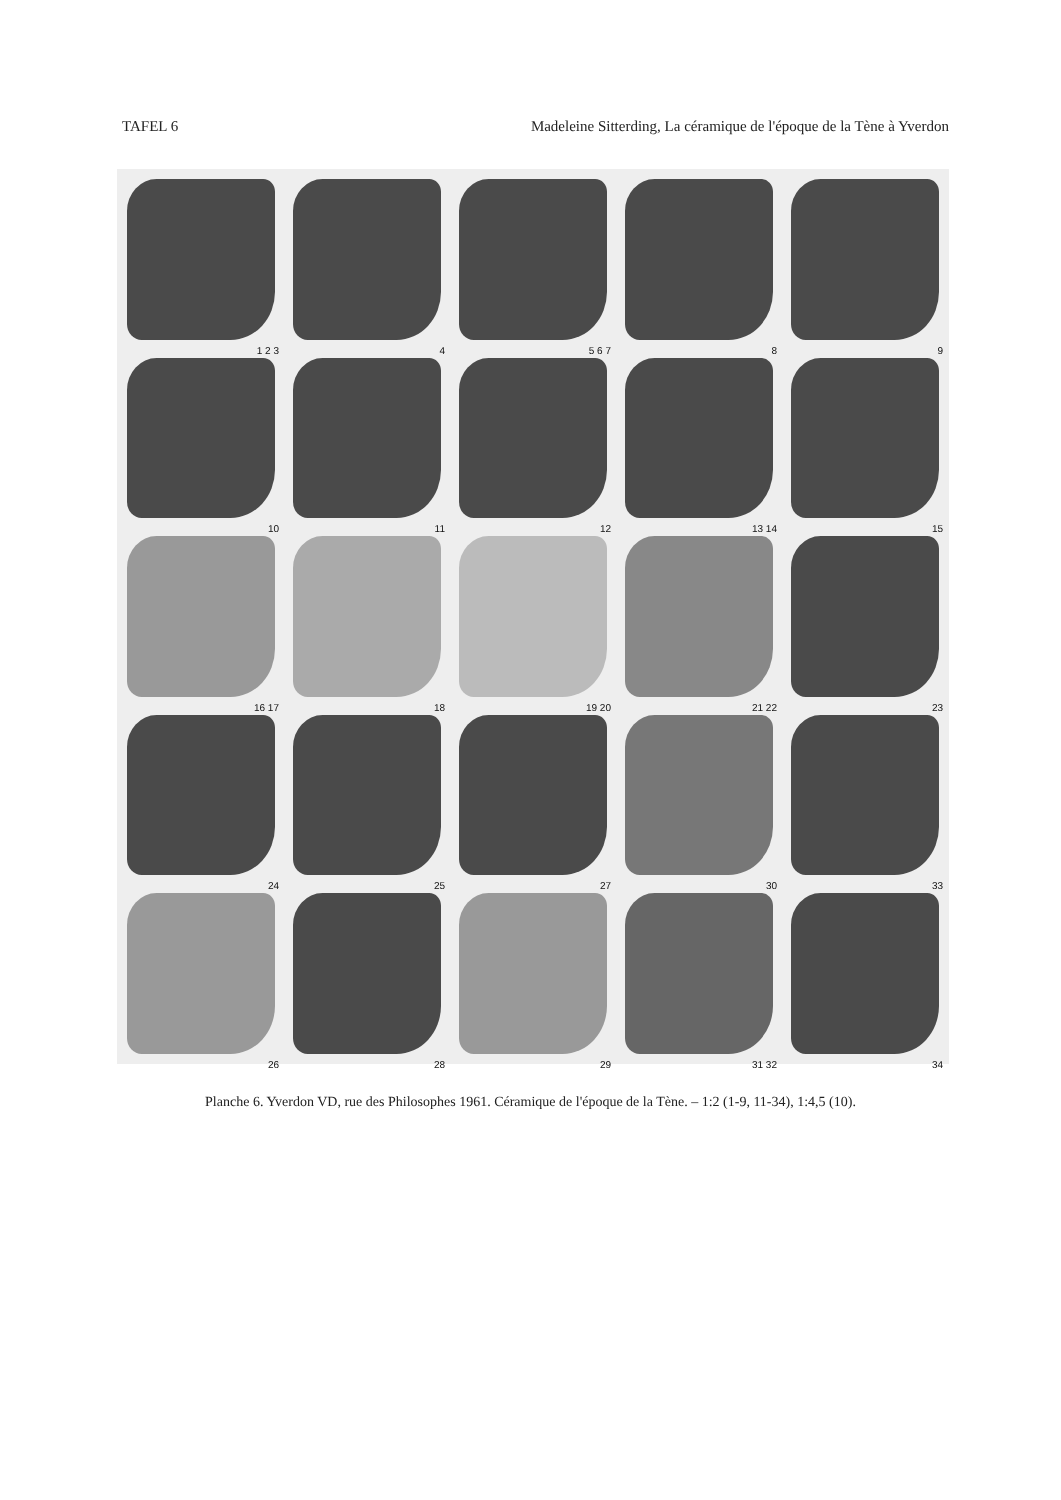TAFEL 6 Madeleine Sitterding, La céramique de l'époque de la Tène à Yverdon
1 2 3
4
5 6 7
8
9
10
11
12
13 14
15
16 17
18
19 20
21 22
23
24
25
27
30
33
26
28
29
31 32
34
Planche 6. Yverdon VD, rue des Philosophes 1961. Céramique de l'époque de la Tène. – 1:2 (1-9, 11-34), 1:4,5 (10).